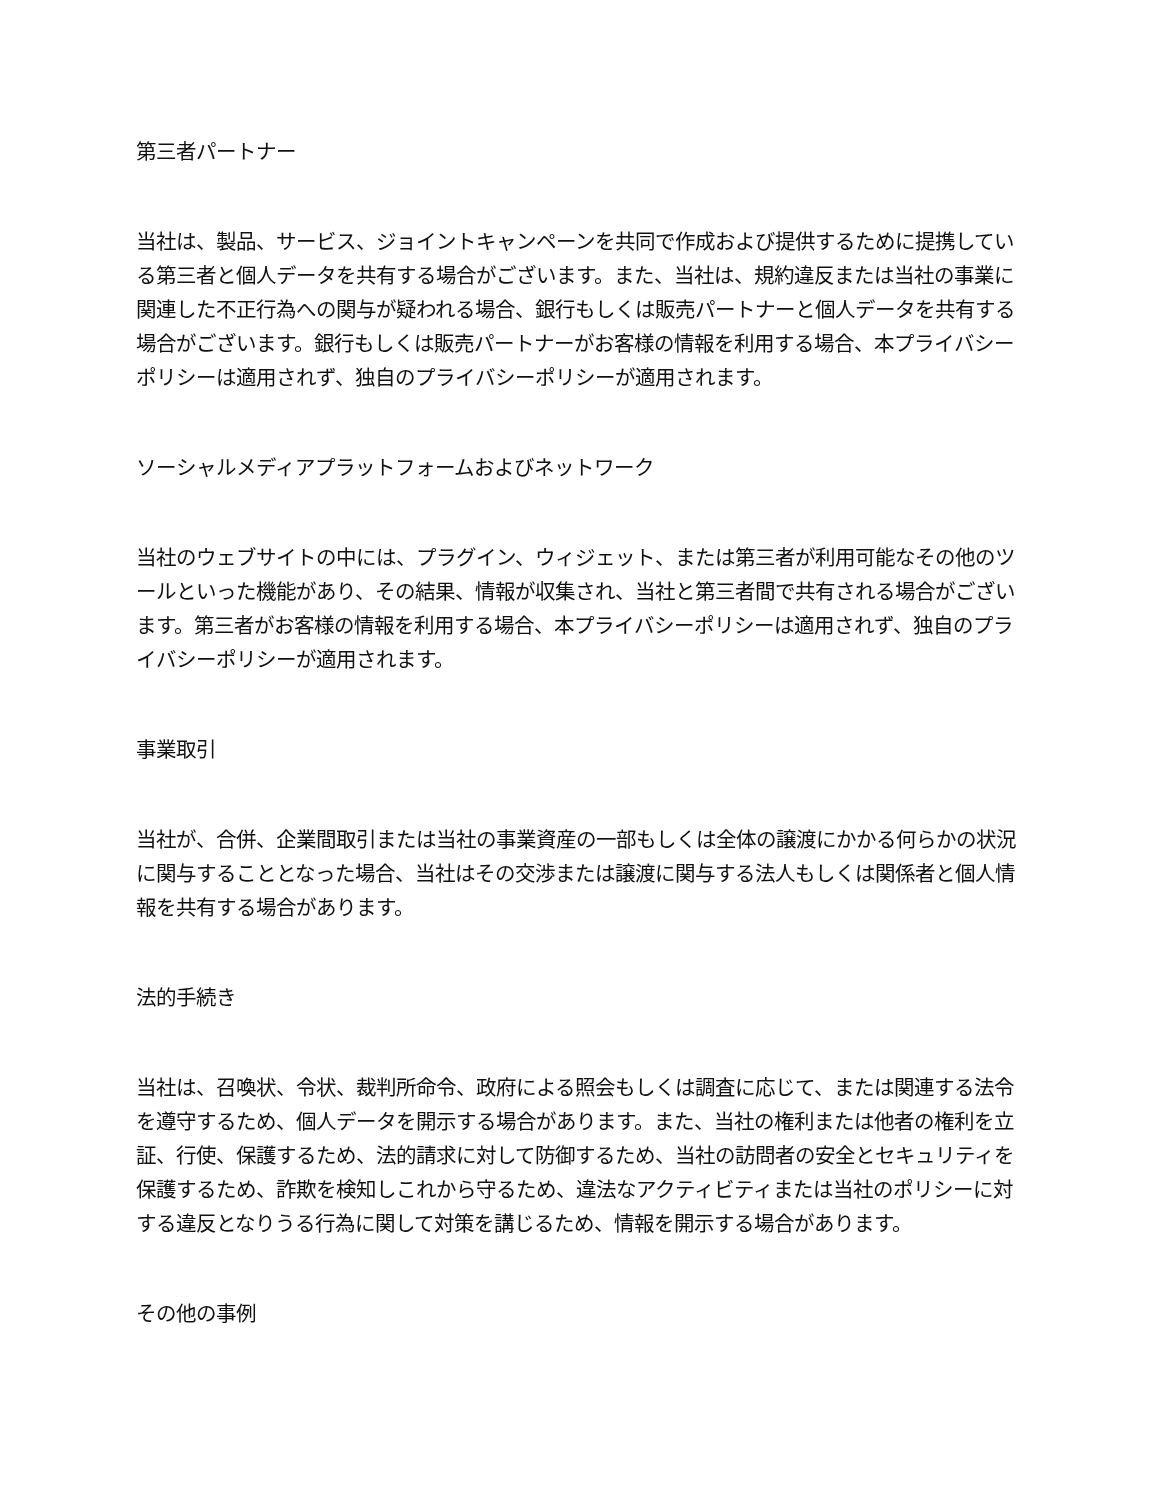第三者パートナー
当社は、製品、サービス、ジョイントキャンペーンを共同で作成および提供するために提携している第三者と個人データを共有する場合がございます。また、当社は、規約違反または当社の事業に関連した不正行為への関与が疑われる場合、銀行もしくは販売パートナーと個人データを共有する場合がございます。銀行もしくは販売パートナーがお客様の情報を利用する場合、本プライバシーポリシーは適用されず、独自のプライバシーポリシーが適用されます。
ソーシャルメディアプラットフォームおよびネットワーク
当社のウェブサイトの中には、プラグイン、ウィジェット、または第三者が利用可能なその他のツールといった機能があり、その結果、情報が収集され、当社と第三者間で共有される場合がございます。第三者がお客様の情報を利用する場合、本プライバシーポリシーは適用されず、独自のプライバシーポリシーが適用されます。
事業取引
当社が、合併、企業間取引または当社の事業資産の一部もしくは全体の譲渡にかかる何らかの状況に関与することとなった場合、当社はその交渉または譲渡に関与する法人もしくは関係者と個人情報を共有する場合があります。
法的手続き
当社は、召喚状、令状、裁判所命令、政府による照会もしくは調査に応じて、または関連する法令を遵守するため、個人データを開示する場合があります。また、当社の権利または他者の権利を立証、行使、保護するため、法的請求に対して防御するため、当社の訪問者の安全とセキュリティを保護するため、詐欺を検知しこれから守るため、違法なアクティビティまたは当社のポリシーに対する違反となりうる行為に関して対策を講じるため、情報を開示する場合があります。
その他の事例